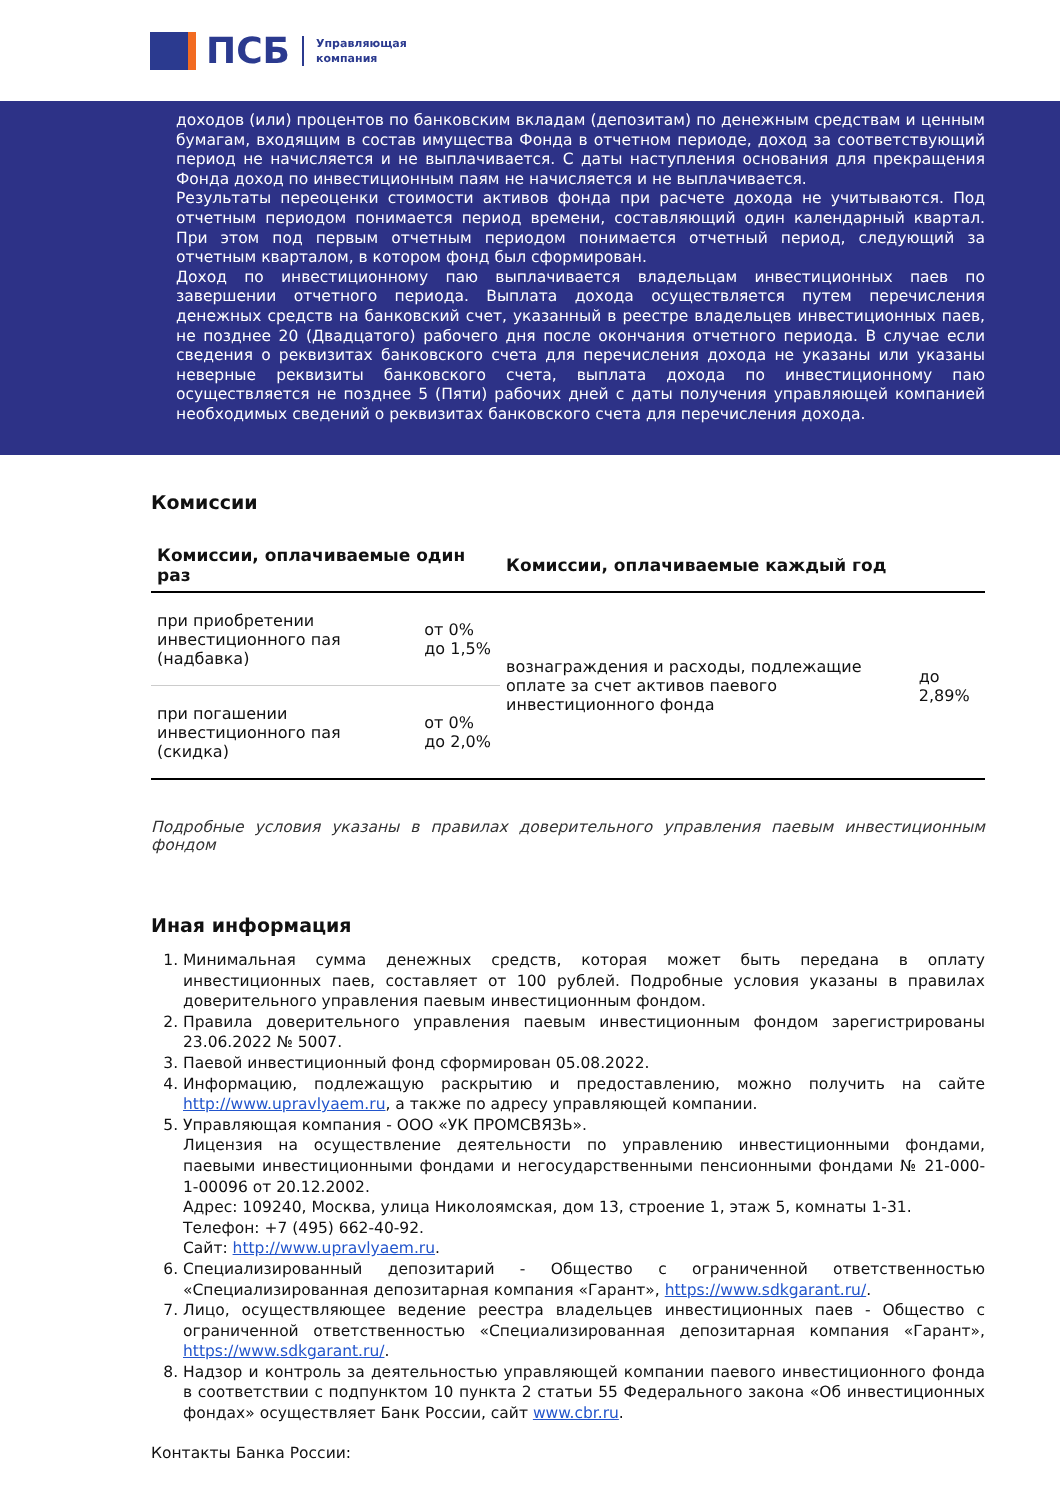ПСБ
Управляющая
компания
доходов (или) процентов по банковским вкладам (депозитам) по денежным средствам и ценным бумагам, входящим в состав имущества Фонда в отчетном периоде, доход за соответствующий период не начисляется и не выплачивается. С даты наступления основания для прекращения Фонда доход по инвестиционным паям не начисляется и не выплачивается.
Результаты переоценки стоимости активов фонда при расчете дохода не учитываются. Под отчетным периодом понимается период времени, составляющий один календарный квартал. При этом под первым отчетным периодом понимается отчетный период, следующий за отчетным кварталом, в котором фонд был сформирован.
Доход по инвестиционному паю выплачивается владельцам инвестиционных паев по завершении отчетного периода. Выплата дохода осуществляется путем перечисления денежных средств на банковский счет, указанный в реестре владельцев инвестиционных паев, не позднее 20 (Двадцатого) рабочего дня после окончания отчетного периода. В случае если сведения о реквизитах банковского счета для перечисления дохода не указаны или указаны неверные реквизиты банковского счета, выплата дохода по инвестиционному паю осуществляется не позднее 5 (Пяти) рабочих дней с даты получения управляющей компанией необходимых сведений о реквизитах банковского счета для перечисления дохода.
Комиссии
| Комиссии, оплачиваемые один раз | | Комиссии, оплачиваемые каждый год | |
| --- | --- | --- | --- |
| при приобретении инвестиционного пая (надбавка) | от 0% до 1,5% | вознаграждения и расходы, подлежащие оплате за счет активов паевого инвестиционного фонда | до 2,89% |
| при погашении инвестиционного пая (скидка) | от 0% до 2,0% | | |
Подробные условия указаны в правилах доверительного управления паевым инвестиционным фондом
Иная информация
1. Минимальная сумма денежных средств, которая может быть передана в оплату инвестиционных паев, составляет от 100 рублей. Подробные условия указаны в правилах доверительного управления паевым инвестиционным фондом.
2. Правила доверительного управления паевым инвестиционным фондом зарегистрированы 23.06.2022 № 5007.
3. Паевой инвестиционный фонд сформирован 05.08.2022.
4. Информацию, подлежащую раскрытию и предоставлению, можно получить на сайте http://www.upravlyaem.ru, а также по адресу управляющей компании.
5. Управляющая компания - ООО «УК ПРОМСВЯЗЬ».
Лицензия на осуществление деятельности по управлению инвестиционными фондами, паевыми инвестиционными фондами и негосударственными пенсионными фондами № 21-000-1-00096 от 20.12.2002.
Адрес: 109240, Москва, улица Николоямская, дом 13, строение 1, этаж 5, комнаты 1-31.
Телефон: +7 (495) 662-40-92.
Сайт: http://www.upravlyaem.ru.
6. Специализированный депозитарий - Общество с ограниченной ответственностью «Специализированная депозитарная компания «Гарант», https://www.sdkgarant.ru/.
7. Лицо, осуществляющее ведение реестра владельцев инвестиционных паев - Общество с ограниченной ответственностью «Специализированная депозитарная компания «Гарант», https://www.sdkgarant.ru/.
8. Надзор и контроль за деятельностью управляющей компании паевого инвестиционного фонда в соответствии с подпунктом 10 пункта 2 статьи 55 Федерального закона «Об инвестиционных фондах» осуществляет Банк России, сайт www.cbr.ru.
Контакты Банка России: